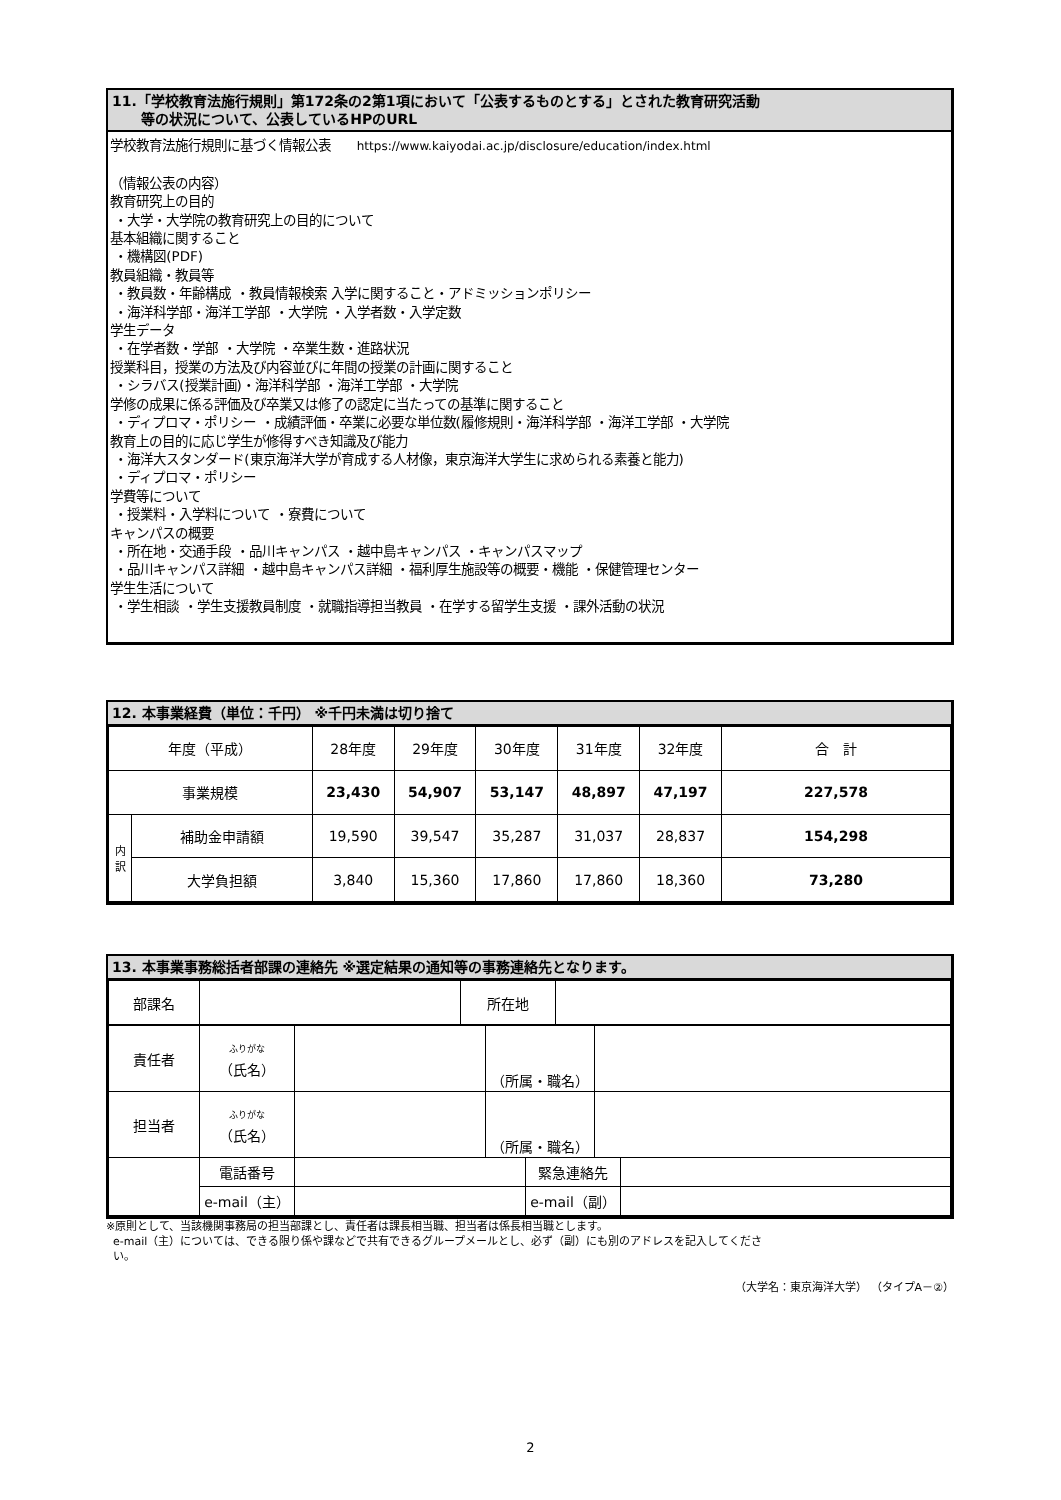11.「学校教育法施行規則」第172条の2第1項において「公表するものとする」とされた教育研究活動
等の状況について、公表しているHPのURL
学校教育法施行規則に基づく情報公表 https://www.kaiyodai.ac.jp/disclosure/education/index.html
（情報公表の内容）
教育研究上の目的
・大学・大学院の教育研究上の目的について
基本組織に関すること
・機構図(PDF)
教員組織・教員等
・教員数・年齢構成 ・教員情報検索 入学に関すること・アドミッションポリシー
・海洋科学部・海洋工学部 ・大学院 ・入学者数・入学定数
学生データ
・在学者数・学部 ・大学院 ・卒業生数・進路状況
授業科目，授業の方法及び内容並びに年間の授業の計画に関すること
・シラバス(授業計画)・海洋科学部 ・海洋工学部 ・大学院
学修の成果に係る評価及び卒業又は修了の認定に当たっての基準に関すること
・ディプロマ・ポリシー ・成績評価・卒業に必要な単位数(履修規則・海洋科学部 ・海洋工学部 ・大学院
教育上の目的に応じ学生が修得すべき知識及び能力
・海洋大スタンダード(東京海洋大学が育成する人材像，東京海洋大学生に求められる素養と能力)
・ディプロマ・ポリシー
学費等について
・授業料・入学料について ・寮費について
キャンパスの概要
・所在地・交通手段 ・品川キャンパス ・越中島キャンパス ・キャンパスマップ
・品川キャンパス詳細 ・越中島キャンパス詳細 ・福利厚生施設等の概要・機能 ・保健管理センター
学生生活について
・学生相談 ・学生支援教員制度 ・就職指導担当教員 ・在学する留学生支援 ・課外活動の状況
12. 本事業経費（単位：千円） ※千円未満は切り捨て
| 年度（平成） | | 28年度 | 29年度 | 30年度 | 31年度 | 32年度 | 合 計 |
| 事業規模 | | 23,430 | 54,907 | 53,147 | 48,897 | 47,197 | 227,578 |
| 内 訳 | 補助金申請額 | 19,590 | 39,547 | 35,287 | 31,037 | 28,837 | 154,298 |
| | 大学負担額 | 3,840 | 15,360 | 17,860 | 17,860 | 18,360 | 73,280 |
13. 本事業事務総括者部課の連絡先 ※選定結果の通知等の事務連絡先となります。
| 部課名 | | 所在地 | |
| 責任者 | ふりがな （氏名） | | （所属・職名） | |
| 担当者 | ふりがな （氏名） | | （所属・職名） | |
| | 電話番号 | | 緊急連絡先 | |
| | e-mail（主） | | e-mail（副） | |
※原則として、当該機関事務局の担当部課とし、責任者は課長相当職、担当者は係長相当職とします。
e-mail（主）については、できる限り係や課などで共有できるグループメールとし、必ず（副）にも別のアドレスを記入してくださ
い。
（大学名：東京海洋大学） （タイプA－②）
2